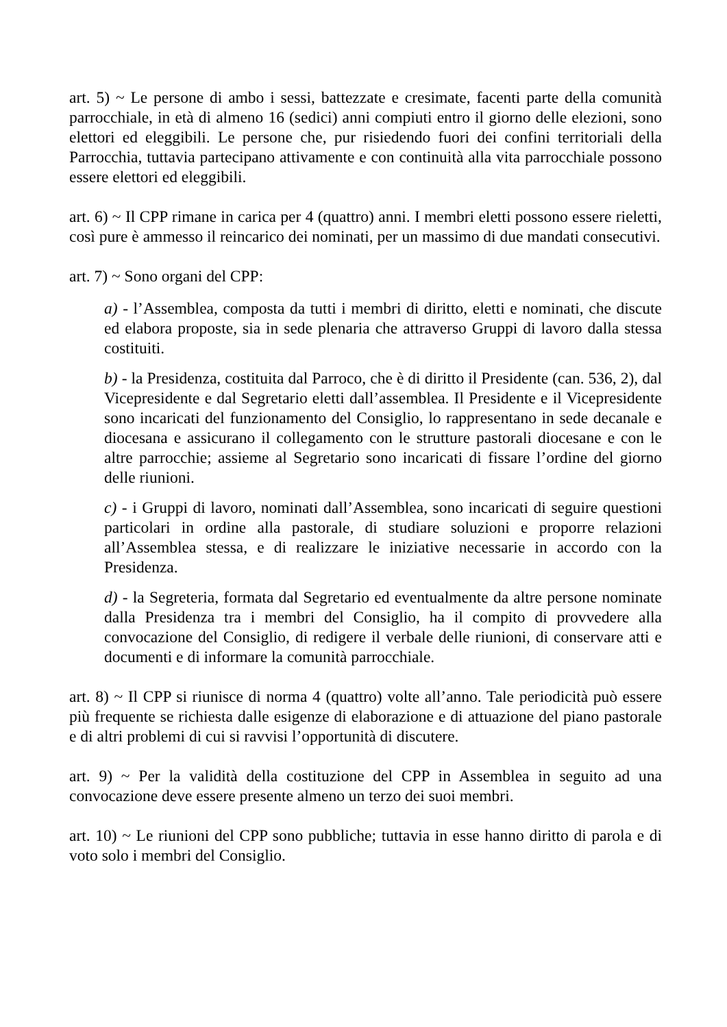art. 5) ~ Le persone di ambo i sessi, battezzate e cresimate, facenti parte della comunità parrocchiale, in età di almeno 16 (sedici) anni compiuti entro il giorno delle elezioni, sono elettori ed eleggibili. Le persone che, pur risiedendo fuori dei confini territoriali della Parrocchia, tuttavia partecipano attivamente e con continuità alla vita parrocchiale possono essere elettori ed eleggibili.
art. 6) ~ Il CPP rimane in carica per 4 (quattro) anni. I membri eletti possono essere rieletti, così pure è ammesso il reincarico dei nominati, per un massimo di due mandati consecutivi.
art. 7) ~ Sono organi del CPP:
a) - l’Assemblea, composta da tutti i membri di diritto, eletti e nominati, che discute ed elabora proposte, sia in sede plenaria che attraverso Gruppi di lavoro dalla stessa costituiti.
b) - la Presidenza, costituita dal Parroco, che è di diritto il Presidente (can. 536, 2), dal Vicepresidente e dal Segretario eletti dall’assemblea. Il Presidente e il Vicepresidente sono incaricati del funzionamento del Consiglio, lo rappresentano in sede decanale e diocesana e assicurano il collegamento con le strutture pastorali diocesane e con le altre parrocchie; assieme al Segretario sono incaricati di fissare l’ordine del giorno delle riunioni.
c) - i Gruppi di lavoro, nominati dall’Assemblea, sono incaricati di seguire questioni particolari in ordine alla pastorale, di studiare soluzioni e proporre relazioni all’Assemblea stessa, e di realizzare le iniziative necessarie in accordo con la Presidenza.
d) - la Segreteria, formata dal Segretario ed eventualmente da altre persone nominate dalla Presidenza tra i membri del Consiglio, ha il compito di provvedere alla convocazione del Consiglio, di redigere il verbale delle riunioni, di conservare atti e documenti e di informare la comunità parrocchiale.
art. 8) ~ Il CPP si riunisce di norma 4 (quattro) volte all’anno. Tale periodicità può essere più frequente se richiesta dalle esigenze di elaborazione e di attuazione del piano pastorale e di altri problemi di cui si ravvisi l’opportunità di discutere.
art. 9) ~ Per la validità della costituzione del CPP in Assemblea in seguito ad una convocazione deve essere presente almeno un terzo dei suoi membri.
art. 10) ~ Le riunioni del CPP sono pubbliche; tuttavia in esse hanno diritto di parola e di voto solo i membri del Consiglio.